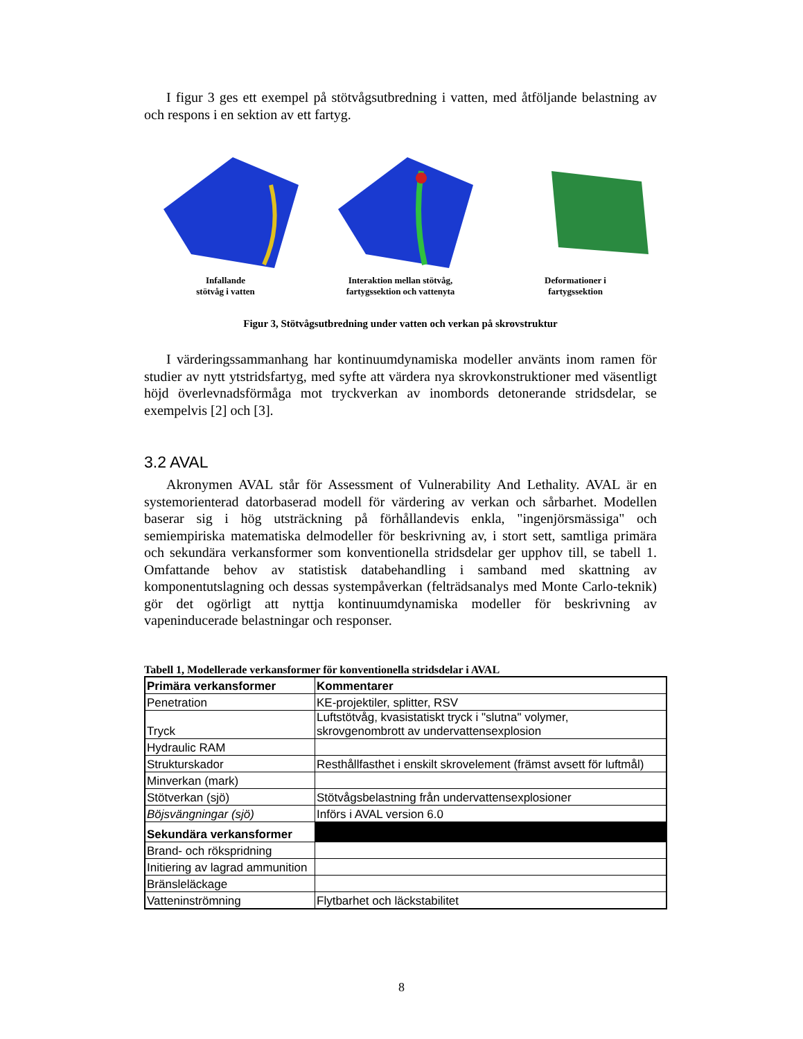I figur 3 ges ett exempel på stötvågsutbredning i vatten, med åtföljande belastning av och respons i en sektion av ett fartyg.
Infallande
stötvåg i vatten
Interaktion mellan stötvåg,
fartygssektion och vattenyta
Deformationer i
fartygssektion
Figur 3, Stötvågsutbredning under vatten och verkan på skrovstruktur
I värderingssammanhang har kontinuumdynamiska modeller använts inom ramen för studier av nytt ytstridsfartyg, med syfte att värdera nya skrovkonstruktioner med väsentligt höjd överlevnadsförmåga mot tryckverkan av inombords detonerande stridsdelar, se exempelvis [2] och [3].
3.2 AVAL
Akronymen AVAL står för Assessment of Vulnerability And Lethality. AVAL är en systemorienterad datorbaserad modell för värdering av verkan och sårbarhet. Modellen baserar sig i hög utsträckning på förhållandevis enkla, "ingenjörsmässiga" och semiempiriska matematiska delmodeller för beskrivning av, i stort sett, samtliga primära och sekundära verkansformer som konventionella stridsdelar ger upphov till, se tabell 1. Omfattande behov av statistisk databehandling i samband med skattning av komponentutslagning och dessas systempåverkan (felträdsanalys med Monte Carlo-teknik) gör det ogörligt att nyttja kontinuumdynamiska modeller för beskrivning av vapeninducerade belastningar och responser.
Tabell 1, Modellerade verkansformer för konventionella stridsdelar i AVAL
| Primära verkansformer | Kommentarer |
| --- | --- |
| Penetration | KE-projektiler, splitter, RSV |
| Tryck | Luftstötvåg, kvasistatiskt tryck i "slutna" volymer, skrovgenombrott av undervattensexplosion |
| Hydraulic RAM | |
| Strukturskador | Resthållfasthet i enskilt skrovelement (främst avsett för luftmål) |
| Minverkan (mark) | |
| Stötverkan (sjö) | Stötvågsbelastning från undervattensexplosioner |
| Böjsvängningar (sjö) | Införs i AVAL version 6.0 |
| Sekundära verkansformer | |
| Brand- och rökspridning | |
| Initiering av lagrad ammunition | |
| Bränsleläckage | |
| Vatteninströmning | Flytbarhet och läckstabilitet |
8